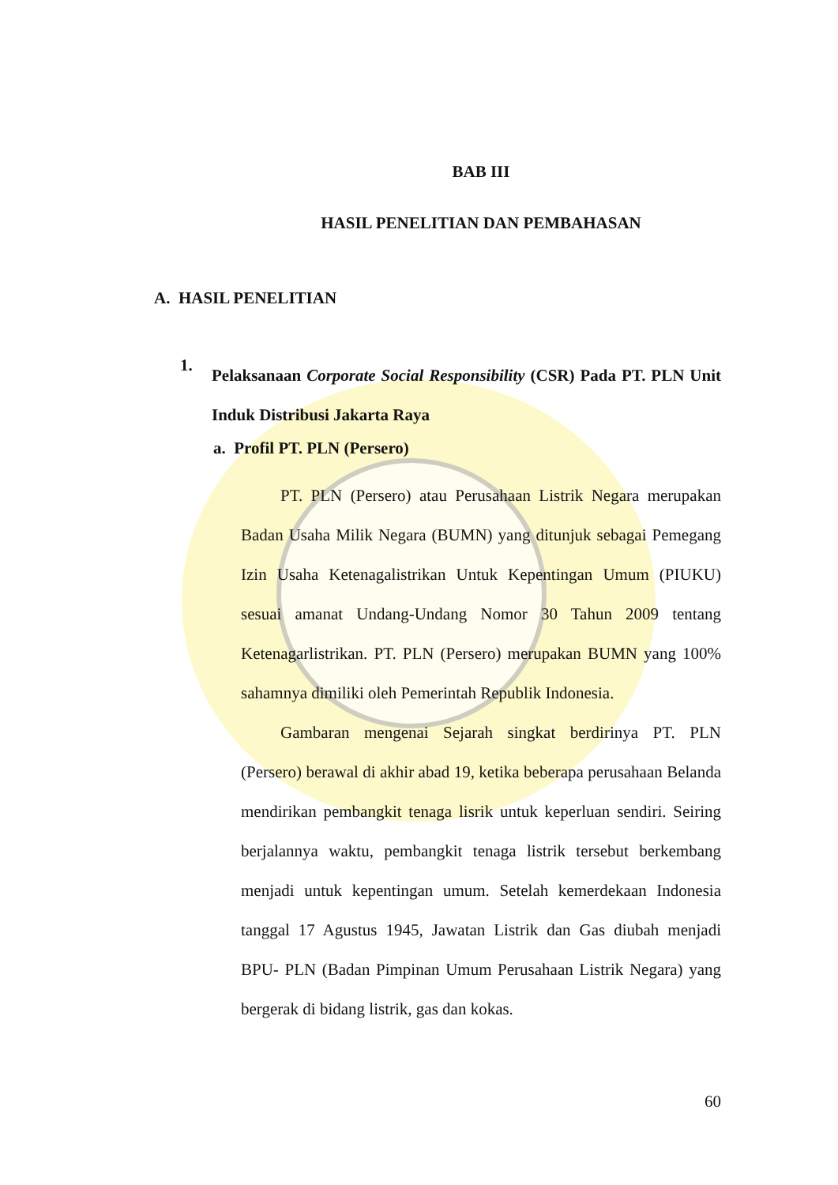BAB III
HASIL PENELITIAN DAN PEMBAHASAN
A. HASIL PENELITIAN
1.
Pelaksanaan Corporate Social Responsibility (CSR) Pada PT. PLN Unit Induk Distribusi Jakarta Raya
a. Profil PT. PLN (Persero)
PT. PLN (Persero) atau Perusahaan Listrik Negara merupakan Badan Usaha Milik Negara (BUMN) yang ditunjuk sebagai Pemegang Izin Usaha Ketenagalistrikan Untuk Kepentingan Umum (PIUKU) sesuai amanat Undang-Undang Nomor 30 Tahun 2009 tentang Ketenagarlistrikan. PT. PLN (Persero) merupakan BUMN yang 100% sahamnya dimiliki oleh Pemerintah Republik Indonesia.
Gambaran mengenai Sejarah singkat berdirinya PT. PLN (Persero) berawal di akhir abad 19, ketika beberapa perusahaan Belanda mendirikan pembangkit tenaga lisrik untuk keperluan sendiri. Seiring berjalannya waktu, pembangkit tenaga listrik tersebut berkembang menjadi untuk kepentingan umum. Setelah kemerdekaan Indonesia tanggal 17 Agustus 1945, Jawatan Listrik dan Gas diubah menjadi BPU- PLN (Badan Pimpinan Umum Perusahaan Listrik Negara) yang bergerak di bidang listrik, gas dan kokas.
60